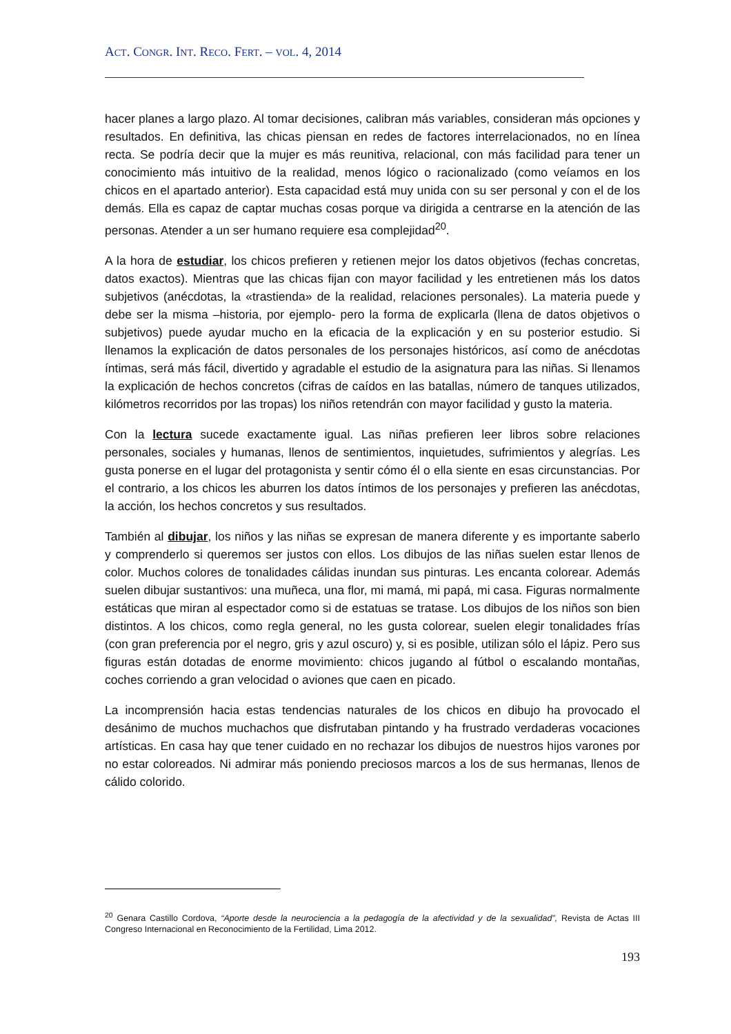ACT. CONGR. INT. RECO. FERT. – VOL. 4, 2014
hacer planes a largo plazo. Al tomar decisiones, calibran más variables, consideran más opciones y resultados. En definitiva, las chicas piensan en redes de factores interrelacionados, no en línea recta. Se podría decir que la mujer es más reunitiva, relacional, con más facilidad para tener un conocimiento más intuitivo de la realidad, menos lógico o racionalizado (como veíamos en los chicos en el apartado anterior). Esta capacidad está muy unida con su ser personal y con el de los demás. Ella es capaz de captar muchas cosas porque va dirigida a centrarse en la atención de las personas. Atender a un ser humano requiere esa complejidad<sup>20</sup>.
A la hora de estudiar, los chicos prefieren y retienen mejor los datos objetivos (fechas concretas, datos exactos). Mientras que las chicas fijan con mayor facilidad y les entretienen más los datos subjetivos (anécdotas, la «trastienda» de la realidad, relaciones personales). La materia puede y debe ser la misma –historia, por ejemplo- pero la forma de explicarla (llena de datos objetivos o subjetivos) puede ayudar mucho en la eficacia de la explicación y en su posterior estudio. Si llenamos la explicación de datos personales de los personajes históricos, así como de anécdotas íntimas, será más fácil, divertido y agradable el estudio de la asignatura para las niñas. Si llenamos la explicación de hechos concretos (cifras de caídos en las batallas, número de tanques utilizados, kilómetros recorridos por las tropas) los niños retendrán con mayor facilidad y gusto la materia.
Con la lectura sucede exactamente igual. Las niñas prefieren leer libros sobre relaciones personales, sociales y humanas, llenos de sentimientos, inquietudes, sufrimientos y alegrías. Les gusta ponerse en el lugar del protagonista y sentir cómo él o ella siente en esas circunstancias. Por el contrario, a los chicos les aburren los datos íntimos de los personajes y prefieren las anécdotas, la acción, los hechos concretos y sus resultados.
También al dibujar, los niños y las niñas se expresan de manera diferente y es importante saberlo y comprenderlo si queremos ser justos con ellos. Los dibujos de las niñas suelen estar llenos de color. Muchos colores de tonalidades cálidas inundan sus pinturas. Les encanta colorear. Además suelen dibujar sustantivos: una muñeca, una flor, mi mamá, mi papá, mi casa. Figuras normalmente estáticas que miran al espectador como si de estatuas se tratase. Los dibujos de los niños son bien distintos. A los chicos, como regla general, no les gusta colorear, suelen elegir tonalidades frías (con gran preferencia por el negro, gris y azul oscuro) y, si es posible, utilizan sólo el lápiz. Pero sus figuras están dotadas de enorme movimiento: chicos jugando al fútbol o escalando montañas, coches corriendo a gran velocidad o aviones que caen en picado.
La incomprensión hacia estas tendencias naturales de los chicos en dibujo ha provocado el desánimo de muchos muchachos que disfrutaban pintando y ha frustrado verdaderas vocaciones artísticas. En casa hay que tener cuidado en no rechazar los dibujos de nuestros hijos varones por no estar coloreados. Ni admirar más poniendo preciosos marcos a los de sus hermanas, llenos de cálido colorido.
<sup>20</sup> Genara Castillo Cordova, “Aporte desde la neurociencia a la pedagogía de la afectividad y de la sexualidad”, Revista de Actas III Congreso Internacional en Reconocimiento de la Fertilidad, Lima 2012.
193